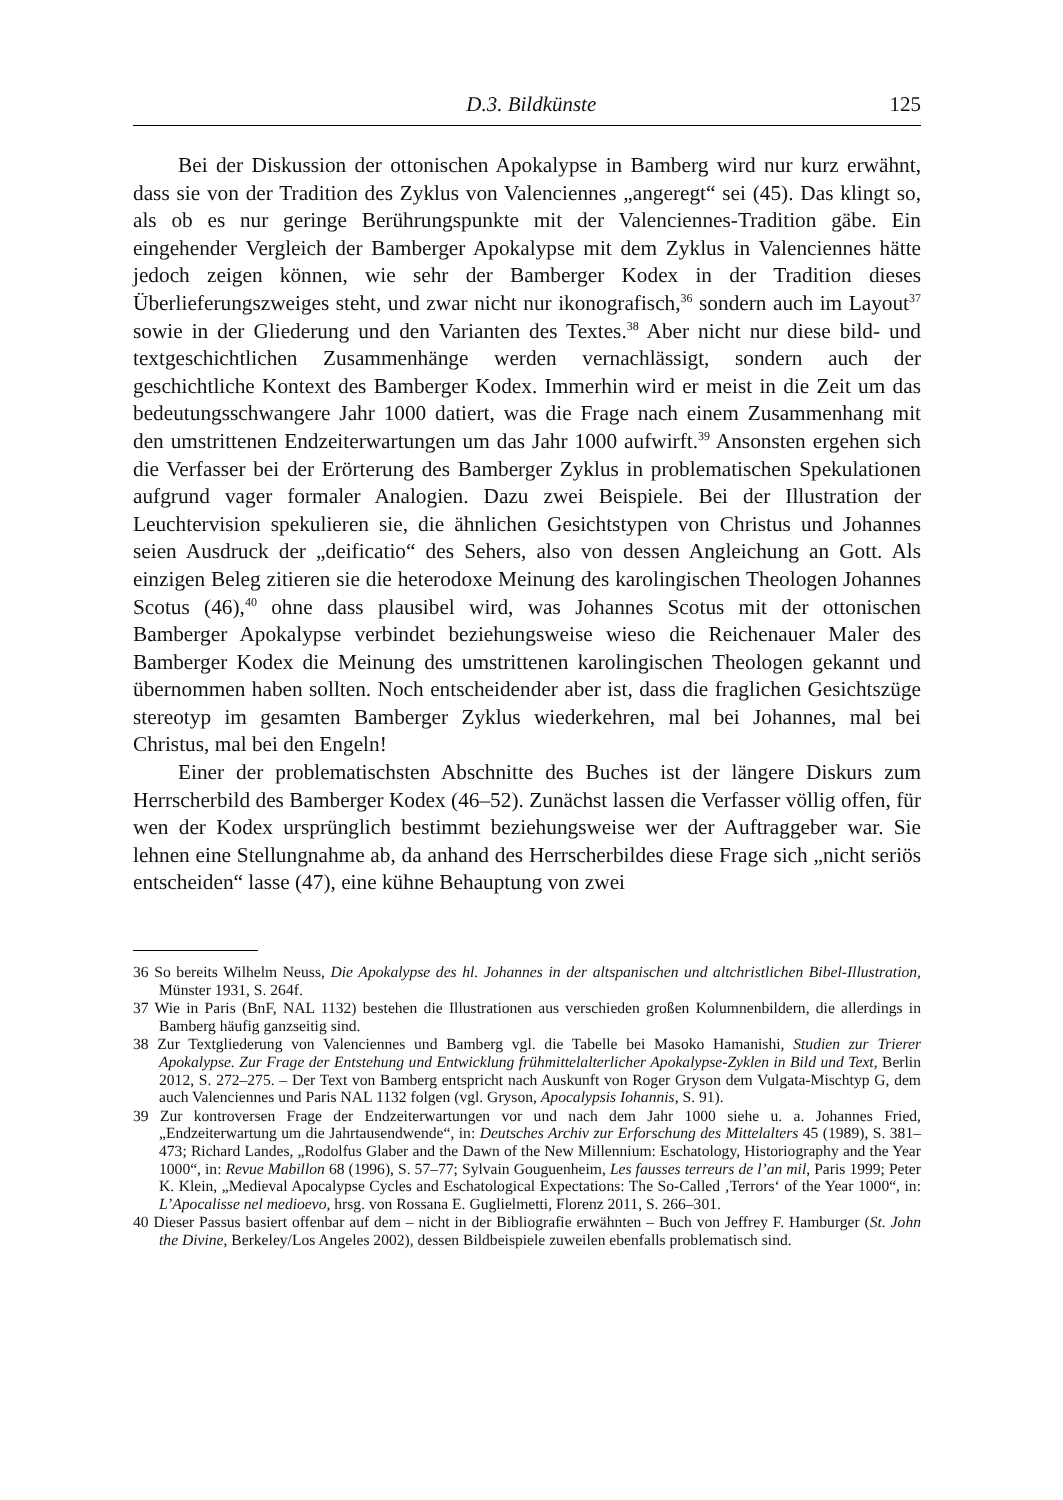D.3. Bildkünste 125
Bei der Diskussion der ottonischen Apokalypse in Bamberg wird nur kurz erwähnt, dass sie von der Tradition des Zyklus von Valenciennes „angeregt“ sei (45). Das klingt so, als ob es nur geringe Berührungspunkte mit der Valenciennes-Tradition gäbe. Ein eingehender Vergleich der Bamberger Apokalypse mit dem Zyklus in Valenciennes hätte jedoch zeigen können, wie sehr der Bamberger Kodex in der Tradition dieses Überlieferungszweiges steht, und zwar nicht nur ikonografisch,<sup>36</sup> sondern auch im Layout<sup>37</sup> sowie in der Gliederung und den Varianten des Textes.<sup>38</sup> Aber nicht nur diese bild- und textgeschichtlichen Zusammenhänge werden vernachlässigt, sondern auch der geschichtliche Kontext des Bamberger Kodex. Immerhin wird er meist in die Zeit um das bedeutungsschwangere Jahr 1000 datiert, was die Frage nach einem Zusammenhang mit den umstrittenen Endzeiterwartungen um das Jahr 1000 aufwirft.<sup>39</sup> Ansonsten ergehen sich die Verfasser bei der Erörterung des Bamberger Zyklus in problematischen Spekulationen aufgrund vager formaler Analogien. Dazu zwei Beispiele. Bei der Illustration der Leuchtervision spekulieren sie, die ähnlichen Gesichtstypen von Christus und Johannes seien Ausdruck der „deificatio“ des Sehers, also von dessen Angleichung an Gott. Als einzigen Beleg zitieren sie die heterodoxe Meinung des karolingischen Theologen Johannes Scotus (46),<sup>40</sup> ohne dass plausibel wird, was Johannes Scotus mit der ottonischen Bamberger Apokalypse verbindet beziehungsweise wieso die Reichenauer Maler des Bamberger Kodex die Meinung des umstrittenen karolingischen Theologen gekannt und übernommen haben sollten. Noch entscheidender aber ist, dass die fraglichen Gesichtszüge stereotyp im gesamten Bamberger Zyklus wiederkehren, mal bei Johannes, mal bei Christus, mal bei den Engeln!
Einer der problematischsten Abschnitte des Buches ist der längere Diskurs zum Herrscherbild des Bamberger Kodex (46–52). Zunächst lassen die Verfasser völlig offen, für wen der Kodex ursprünglich bestimmt beziehungsweise wer der Auftraggeber war. Sie lehnen eine Stellungnahme ab, da anhand des Herrscherbildes diese Frage sich „nicht seriös entscheiden“ lasse (47), eine kühne Behauptung von zwei
36 So bereits Wilhelm Neuss, Die Apokalypse des hl. Johannes in der altspanischen und altchristlichen Bibel-Illustration, Münster 1931, S. 264f.
37 Wie in Paris (BnF, NAL 1132) bestehen die Illustrationen aus verschieden großen Kolumnenbildern, die allerdings in Bamberg häufig ganzseitig sind.
38 Zur Textgliederung von Valenciennes und Bamberg vgl. die Tabelle bei Masoko Hamanishi, Studien zur Trierer Apokalypse. Zur Frage der Entstehung und Entwicklung frühmittelalterlicher Apokalypse-Zyklen in Bild und Text, Berlin 2012, S. 272–275. – Der Text von Bamberg entspricht nach Auskunft von Roger Gryson dem Vulgata-Mischtyp G, dem auch Valenciennes und Paris NAL 1132 folgen (vgl. Gryson, Apocalypsis Iohannis, S. 91).
39 Zur kontroversen Frage der Endzeiterwartungen vor und nach dem Jahr 1000 siehe u. a. Johannes Fried, „Endzeiterwartung um die Jahrtausendwende“, in: Deutsches Archiv zur Erforschung des Mittelalters 45 (1989), S. 381–473; Richard Landes, „Rodolfus Glaber and the Dawn of the New Millennium: Eschatology, Historiography and the Year 1000“, in: Revue Mabillon 68 (1996), S. 57–77; Sylvain Gouguenheim, Les fausses terreurs de l’an mil, Paris 1999; Peter K. Klein, „Medieval Apocalypse Cycles and Eschatological Expectations: The So-Called ‚Terrors‘ of the Year 1000“, in: L’Apocalisse nel medioevo, hrsg. von Rossana E. Guglielmetti, Florenz 2011, S. 266–301.
40 Dieser Passus basiert offenbar auf dem – nicht in der Bibliografie erwähnten – Buch von Jeffrey F. Hamburger (St. John the Divine, Berkeley/Los Angeles 2002), dessen Bildbeispiele zuweilen ebenfalls problematisch sind.